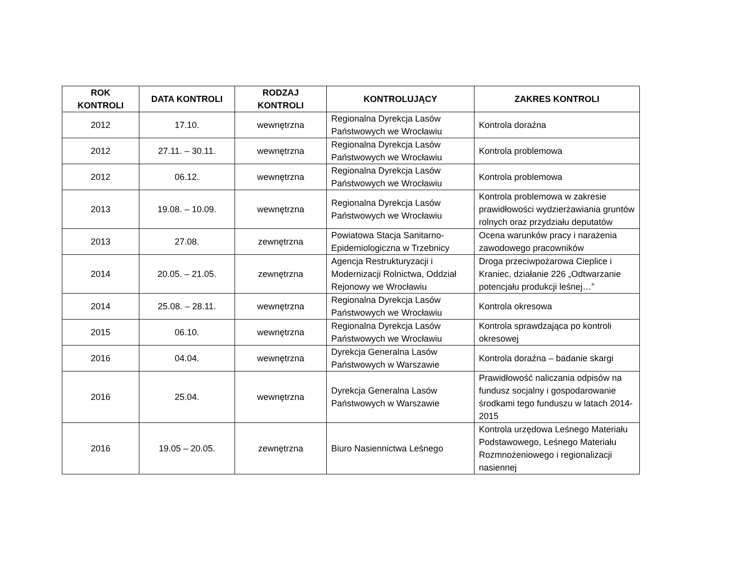| ROK KONTROLI | DATA KONTROLI | RODZAJ KONTROLI | KONTROLUJĄCY | ZAKRES KONTROLI |
| --- | --- | --- | --- | --- |
| 2012 | 17.10. | wewnętrzna | Regionalna Dyrekcja Lasów Państwowych we Wrocławiu | Kontrola doraźna |
| 2012 | 27.11. – 30.11. | wewnętrzna | Regionalna Dyrekcja Lasów Państwowych we Wrocławiu | Kontrola problemowa |
| 2012 | 06.12. | wewnętrzna | Regionalna Dyrekcja Lasów Państwowych we Wrocławiu | Kontrola problemowa |
| 2013 | 19.08. – 10.09. | wewnętrzna | Regionalna Dyrekcja Lasów Państwowych we Wrocławiu | Kontrola problemowa w zakresie prawidłowości wydzierżawiania gruntów rolnych oraz przydziału deputatów |
| 2013 | 27.08. | zewnętrzna | Powiatowa Stacja Sanitarno-Epidemiologiczna w Trzebnicy | Ocena warunków pracy i narażenia zawodowego pracowników |
| 2014 | 20.05. – 21.05. | zewnętrzna | Agencja Restrukturyzacji i Modernizacji Rolnictwa, Oddział Rejonowy we Wrocławiu | Droga przeciwpożarowa Cieplice i Kraniec, działanie 226 „Odtwarzanie potencjału produkcji leśnej…” |
| 2014 | 25.08. – 28.11. | wewnętrzna | Regionalna Dyrekcja Lasów Państwowych we Wrocławiu | Kontrola okresowa |
| 2015 | 06.10. | wewnętrzna | Regionalna Dyrekcja Lasów Państwowych we Wrocławiu | Kontrola sprawdzająca po kontroli okresowej |
| 2016 | 04.04. | wewnętrzna | Dyrekcja Generalna Lasów Państwowych w Warszawie | Kontrola doraźna – badanie skargi |
| 2016 | 25.04. | wewnętrzna | Dyrekcja Generalna Lasów Państwowych w Warszawie | Prawidłowość naliczania odpisów na fundusz socjalny i gospodarowanie środkami tego funduszu w latach 2014-2015 |
| 2016 | 19.05 – 20.05. | zewnętrzna | Biuro Nasiennictwa Leśnego | Kontrola urzędowa Leśnego Materiału Podstawowego, Leśnego Materiału Rozmnożeniowego i regionalizacji nasiennej |